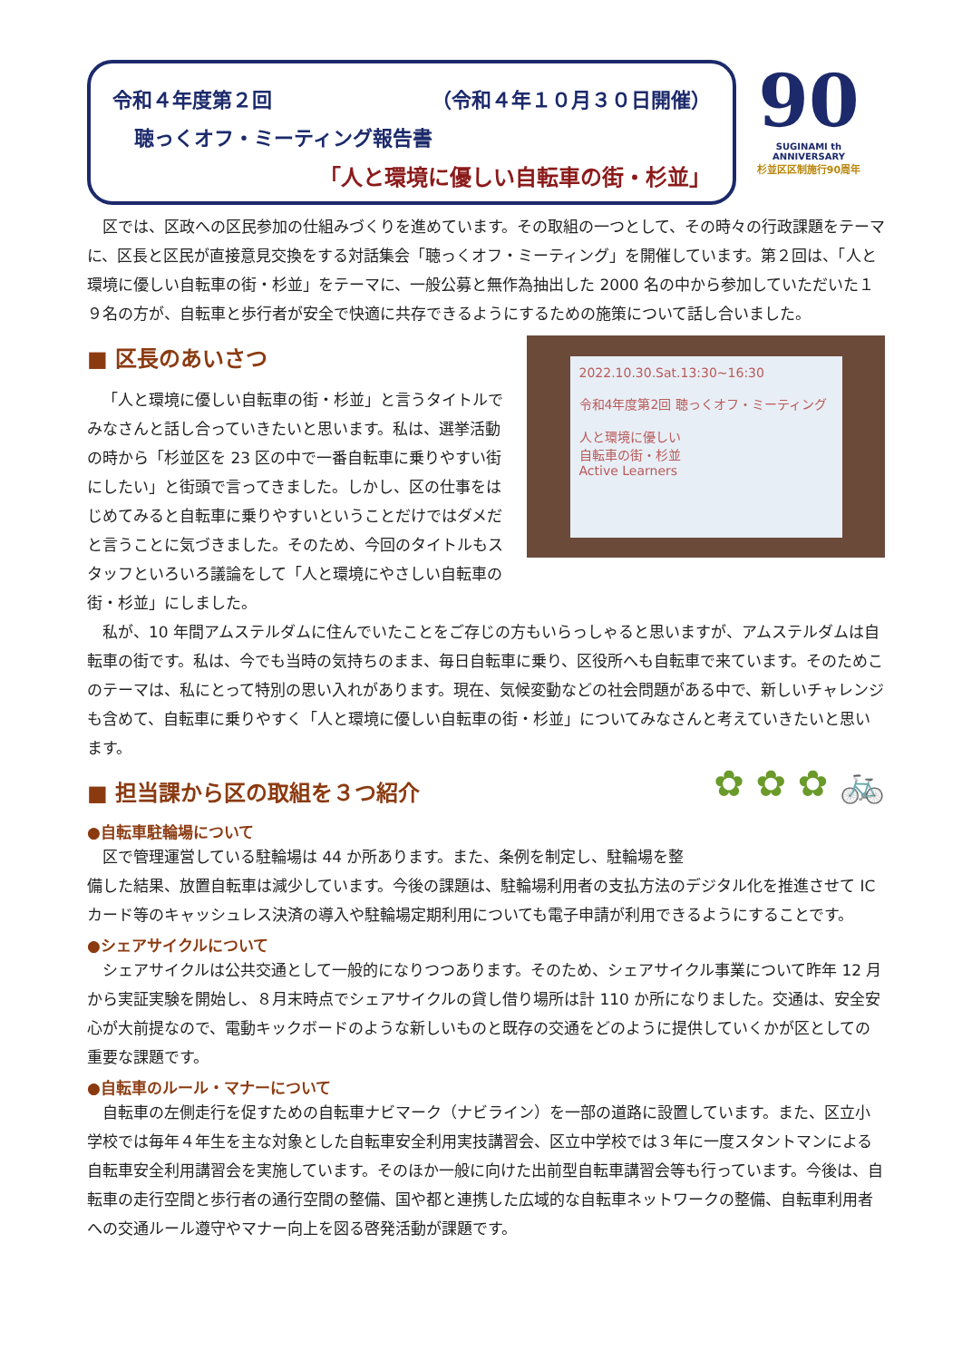令和４年度第２回 （令和４年１０月３０日開催）
聴っくオフ・ミーティング報告書
「人と環境に優しい自転車の街・杉並」
90
SUGINAMI th ANNIVERSARY
杉並区区制施行90周年
区では、区政への区民参加の仕組みづくりを進めています。その取組の一つとして、その時々の行政課題をテーマに、区長と区民が直接意見交換をする対話集会「聴っくオフ・ミーティング」を開催しています。第２回は、「人と環境に優しい自転車の街・杉並」をテーマに、一般公募と無作為抽出した 2000 名の中から参加していただいた１９名の方が、自転車と歩行者が安全で快適に共存できるようにするための施策について話し合いました。
2022.10.30.Sat.13:30~16:30
令和4年度第2回 聴っくオフ・ミーティング
人と環境に優しい
自転車の街・杉並
Active Learners
■ 区長のあいさつ
「人と環境に優しい自転車の街・杉並」と言うタイトルでみなさんと話し合っていきたいと思います。私は、選挙活動の時から「杉並区を 23 区の中で一番自転車に乗りやすい街にしたい」と街頭で言ってきました。しかし、区の仕事をはじめてみると自転車に乗りやすいということだけではダメだと言うことに気づきました。そのため、今回のタイトルもスタッフといろいろ議論をして「人と環境にやさしい自転車の街・杉並」にしました。
私が、10 年間アムステルダムに住んでいたことをご存じの方もいらっしゃると思いますが、アムステルダムは自転車の街です。私は、今でも当時の気持ちのまま、毎日自転車に乗り、区役所へも自転車で来ています。そのためこのテーマは、私にとって特別の思い入れがあります。現在、気候変動などの社会問題がある中で、新しいチャレンジも含めて、自転車に乗りやすく「人と環境に優しい自転車の街・杉並」についてみなさんと考えていきたいと思います。
✿ ✿ ✿ 🚲
■ 担当課から区の取組を３つ紹介
●自転車駐輪場について
区で管理運営している駐輪場は 44 か所あります。また、条例を制定し、駐輪場を整備した結果、放置自転車は減少しています。今後の課題は、駐輪場利用者の支払方法のデジタル化を推進させて IC カード等のキャッシュレス決済の導入や駐輪場定期利用についても電子申請が利用できるようにすることです。
●シェアサイクルについて
シェアサイクルは公共交通として一般的になりつつあります。そのため、シェアサイクル事業について昨年 12 月から実証実験を開始し、８月末時点でシェアサイクルの貸し借り場所は計 110 か所になりました。交通は、安全安心が大前提なので、電動キックボードのような新しいものと既存の交通をどのように提供していくかが区としての重要な課題です。
●自転車のルール・マナーについて
自転車の左側走行を促すための自転車ナビマーク（ナビライン）を一部の道路に設置しています。また、区立小学校では毎年４年生を主な対象とした自転車安全利用実技講習会、区立中学校では３年に一度スタントマンによる自転車安全利用講習会を実施しています。そのほか一般に向けた出前型自転車講習会等も行っています。今後は、自転車の走行空間と歩行者の通行空間の整備、国や都と連携した広域的な自転車ネットワークの整備、自転車利用者への交通ルール遵守やマナー向上を図る啓発活動が課題です。